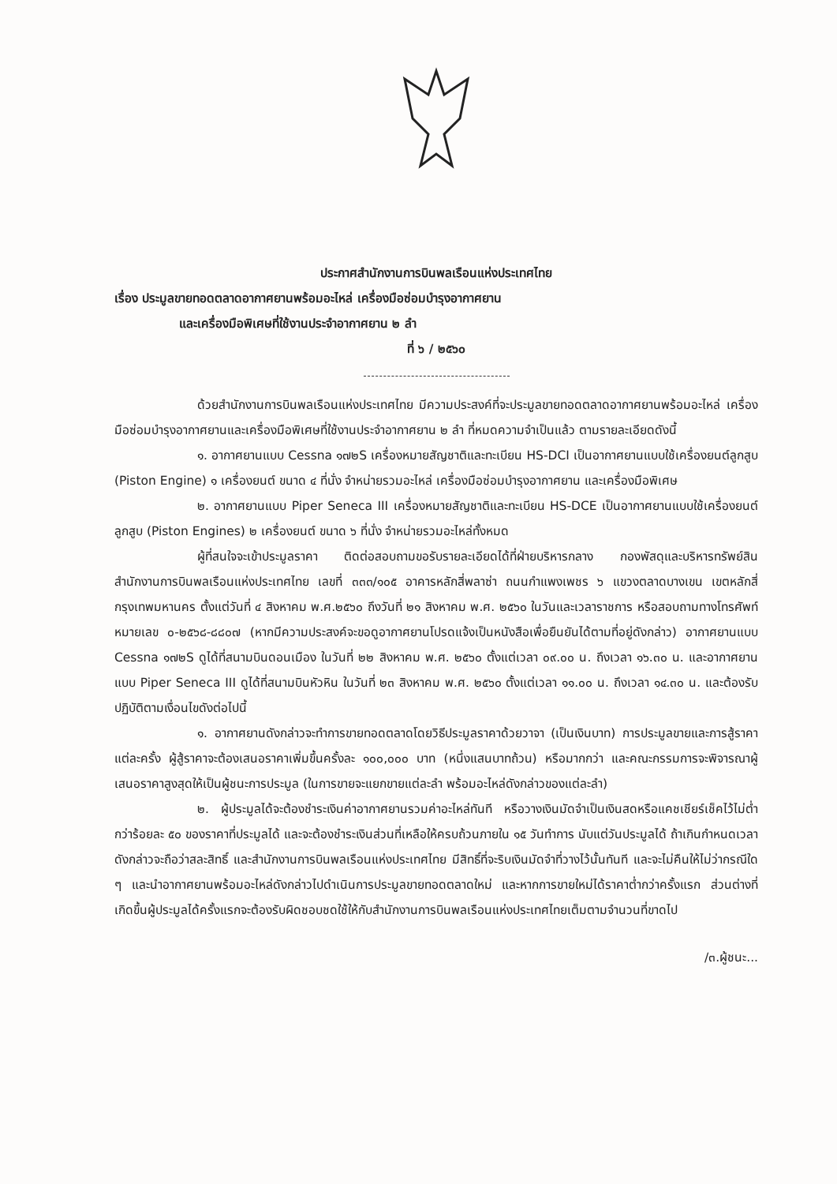ประกาศสำนักงานการบินพลเรือนแห่งประเทศไทย
เรื่อง ประมูลขายทอดตลาดอากาศยานพร้อมอะไหล่ เครื่องมือซ่อมบำรุงอากาศยาน
และเครื่องมือพิเศษที่ใช้งานประจำอากาศยาน ๒ ลำ
ที่ ๖ / ๒๕๖๐
ด้วยสำนักงานการบินพลเรือนแห่งประเทศไทย มีความประสงค์ที่จะประมูลขายทอดตลาดอากาศยานพร้อมอะไหล่ เครื่องมือซ่อมบำรุงอากาศยานและเครื่องมือพิเศษที่ใช้งานประจำอากาศยาน ๒ ลำ ที่หมดความจำเป็นแล้ว ตามรายละเอียดดังนี้
๑. อากาศยานแบบ Cessna ๑๗๒S เครื่องหมายสัญชาติและทะเบียน HS-DCI เป็นอากาศยานแบบใช้เครื่องยนต์ลูกสูบ (Piston Engine) ๑ เครื่องยนต์ ขนาด ๔ ที่นั่ง จำหน่ายรวมอะไหล่ เครื่องมือซ่อมบำรุงอากาศยาน และเครื่องมือพิเศษ
๒. อากาศยานแบบ Piper Seneca III เครื่องหมายสัญชาติและทะเบียน HS-DCE เป็นอากาศยานแบบใช้เครื่องยนต์ลูกสูบ (Piston Engines) ๒ เครื่องยนต์ ขนาด ๖ ที่นั่ง จำหน่ายรวมอะไหล่ทั้งหมด
ผู้ที่สนใจจะเข้าประมูลราคา ติดต่อสอบถามขอรับรายละเอียดได้ที่ฝ่ายบริหารกลาง กองพัสดุและบริหารทรัพย์สิน สำนักงานการบินพลเรือนแห่งประเทศไทย เลขที่ ๓๓๓/๑๐๕ อาคารหลักสี่พลาซ่า ถนนกำแพงเพชร ๖ แขวงตลาดบางเขน เขตหลักสี่ กรุงเทพมหานคร ตั้งแต่วันที่ ๔ สิงหาคม พ.ศ.๒๕๖๐ ถึงวันที่ ๒๑ สิงหาคม พ.ศ. ๒๕๖๐ ในวันและเวลาราชการ หรือสอบถามทางโทรศัพท์หมายเลข ๐-๒๕๖๘-๘๘๐๗ (หากมีความประสงค์จะขอดูอากาศยานโปรดแจ้งเป็นหนังสือเพื่อยืนยันได้ตามที่อยู่ดังกล่าว) อากาศยานแบบ Cessna ๑๗๒S ดูได้ที่สนามบินดอนเมือง ในวันที่ ๒๒ สิงหาคม พ.ศ. ๒๕๖๐ ตั้งแต่เวลา ๐๙.๐๐ น. ถึงเวลา ๑๖.๓๐ น. และอากาศยานแบบ Piper Seneca III ดูได้ที่สนามบินหัวหิน ในวันที่ ๒๓ สิงหาคม พ.ศ. ๒๕๖๐ ตั้งแต่เวลา ๑๑.๐๐ น. ถึงเวลา ๑๔.๓๐ น. และต้องรับปฏิบัติตามเงื่อนไขดังต่อไปนี้
๑. อากาศยานดังกล่าวจะทำการขายทอดตลาดโดยวิธีประมูลราคาด้วยวาจา (เป็นเงินบาท) การประมูลขายและการสู้ราคาแต่ละครั้ง ผู้สู้ราคาจะต้องเสนอราคาเพิ่มขึ้นครั้งละ ๑๐๐,๐๐๐ บาท (หนึ่งแสนบาทถ้วน) หรือมากกว่า และคณะกรรมการจะพิจารณาผู้เสนอราคาสูงสุดให้เป็นผู้ชนะการประมูล (ในการขายจะแยกขายแต่ละลำ พร้อมอะไหล่ดังกล่าวของแต่ละลำ)
๒. ผู้ประมูลได้จะต้องชำระเงินค่าอากาศยานรวมค่าอะไหล่ทันที หรือวางเงินมัดจำเป็นเงินสดหรือแคชเชียร์เช็คไว้ไม่ต่ำกว่าร้อยละ ๕๐ ของราคาที่ประมูลได้ และจะต้องชำระเงินส่วนที่เหลือให้ครบถ้วนภายใน ๑๕ วันทำการ นับแต่วันประมูลได้ ถ้าเกินกำหนดเวลาดังกล่าวจะถือว่าสละสิทธิ์ และสำนักงานการบินพลเรือนแห่งประเทศไทย มีสิทธิ์ที่จะริบเงินมัดจำที่วางไว้นั้นทันที และจะไม่คืนให้ไม่ว่ากรณีใด ๆ และนำอากาศยานพร้อมอะไหล่ดังกล่าวไปดำเนินการประมูลขายทอดตลาดใหม่ และหากการขายใหม่ได้ราคาต่ำกว่าครั้งแรก ส่วนต่างที่เกิดขึ้นผู้ประมูลได้ครั้งแรกจะต้องรับผิดชอบชดใช้ให้กับสำนักงานการบินพลเรือนแห่งประเทศไทยเต็มตามจำนวนที่ขาดไป
/๓.ผู้ชนะ...